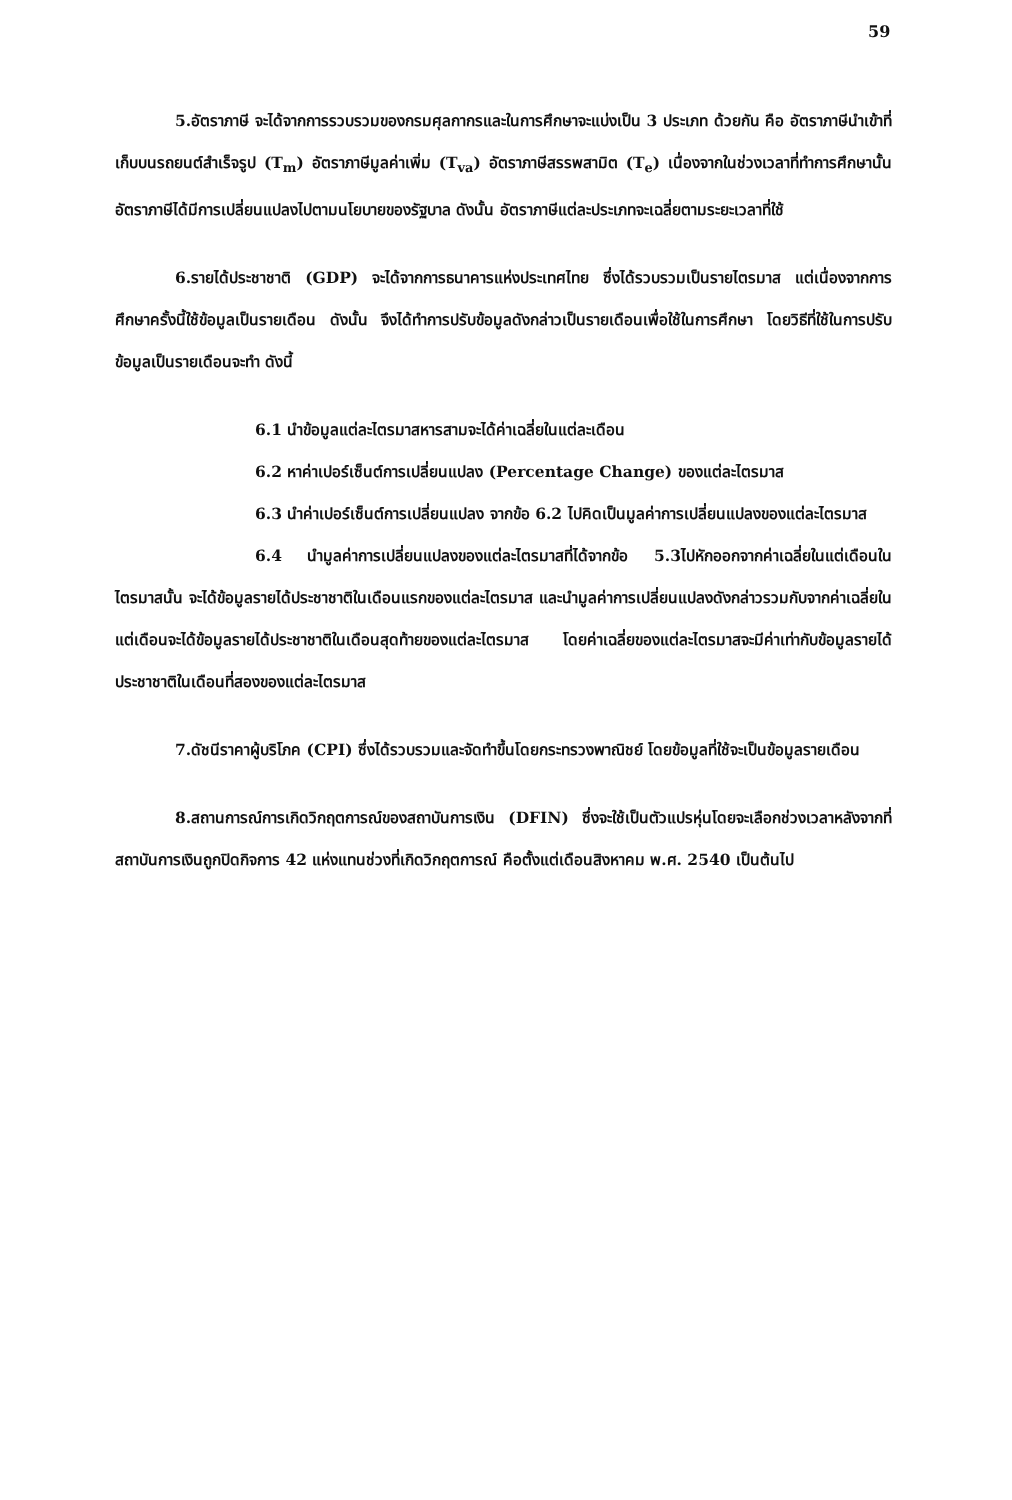59
5.อัตราภาษี จะได้จากการรวบรวมของกรมศุลกากรและในการศึกษาจะแบ่งเป็น 3 ประเภท ด้วยกัน คือ อัตราภาษีนำเข้าที่เก็บบนรถยนต์สำเร็จรูป (T<sub>m</sub>) อัตราภาษีมูลค่าเพิ่ม (T<sub>va</sub>) อัตราภาษีสรรพสามิต (T<sub>e</sub>) เนื่องจากในช่วงเวลาที่ทำการศึกษานั้นอัตราภาษีได้มีการเปลี่ยนแปลงไปตามนโยบายของรัฐบาล ดังนั้น อัตราภาษีแต่ละประเภทจะเฉลี่ยตามระยะเวลาที่ใช้
6.รายได้ประชาชาติ (GDP) จะได้จากการธนาคารแห่งประเทศไทย ซึ่งได้รวบรวมเป็นรายไตรมาส แต่เนื่องจากการศึกษาครั้งนี้ใช้ข้อมูลเป็นรายเดือน ดังนั้น จึงได้ทำการปรับข้อมูลดังกล่าวเป็นรายเดือนเพื่อใช้ในการศึกษา โดยวิธีที่ใช้ในการปรับข้อมูลเป็นรายเดือนจะทำ ดังนี้
6.1 นำข้อมูลแต่ละไตรมาสหารสามจะได้ค่าเฉลี่ยในแต่ละเดือน
6.2 หาค่าเปอร์เซ็นต์การเปลี่ยนแปลง (Percentage Change) ของแต่ละไตรมาส
6.3 นำค่าเปอร์เซ็นต์การเปลี่ยนแปลง จากข้อ 6.2 ไปคิดเป็นมูลค่าการเปลี่ยนแปลงของแต่ละไตรมาส
6.4 นำมูลค่าการเปลี่ยนแปลงของแต่ละไตรมาสที่ได้จากข้อ 5.3ไปหักออกจากค่าเฉลี่ยในแต่เดือนในไตรมาสนั้น จะได้ข้อมูลรายได้ประชาชาติในเดือนแรกของแต่ละไตรมาส และนำมูลค่าการเปลี่ยนแปลงดังกล่าวรวมกับจากค่าเฉลี่ยในแต่เดือนจะได้ข้อมูลรายได้ประชาชาติในเดือนสุดท้ายของแต่ละไตรมาส โดยค่าเฉลี่ยของแต่ละไตรมาสจะมีค่าเท่ากับข้อมูลรายได้ประชาชาติในเดือนที่สองของแต่ละไตรมาส
7.ดัชนีราคาผู้บริโภค (CPI) ซึ่งได้รวบรวมและจัดทำขึ้นโดยกระทรวงพาณิชย์ โดยข้อมูลที่ใช้จะเป็นข้อมูลรายเดือน
8.สถานการณ์การเกิดวิกฤตการณ์ของสถาบันการเงิน (DFIN) ซึ่งจะใช้เป็นตัวแปรหุ่นโดยจะเลือกช่วงเวลาหลังจากที่สถาบันการเงินถูกปิดกิจการ 42 แห่งแทนช่วงที่เกิดวิกฤตการณ์ คือตั้งแต่เดือนสิงหาคม พ.ศ. 2540 เป็นต้นไป